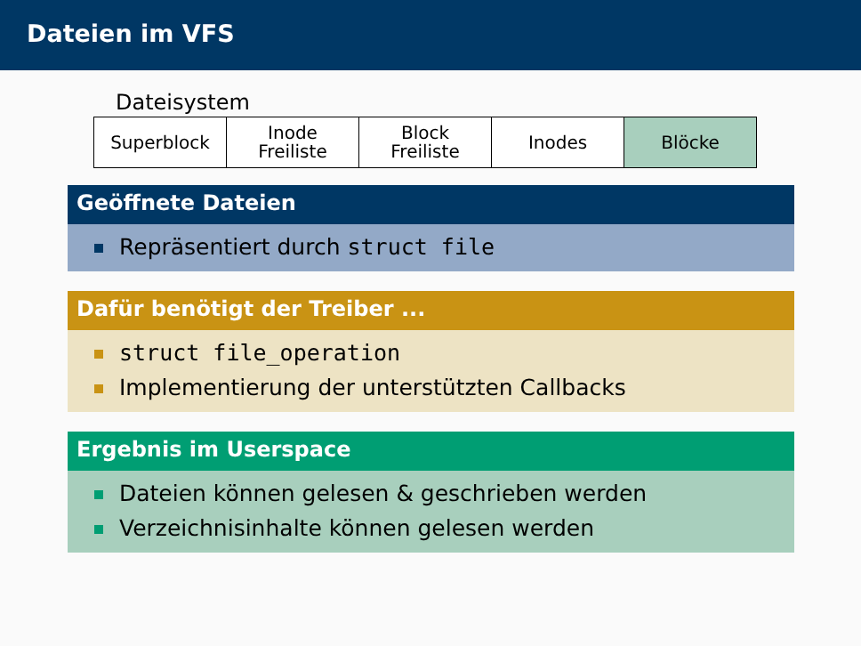Dateien im VFS
Dateisystem
| Superblock | Inode Freiliste | Block Freiliste | Inodes | Blöcke |
Geöffnete Dateien
Repräsentiert durch struct file
Dafür benötigt der Treiber ...
struct file_operation
Implementierung der unterstützten Callbacks
Ergebnis im Userspace
Dateien können gelesen & geschrieben werden
Verzeichnisinhalte können gelesen werden